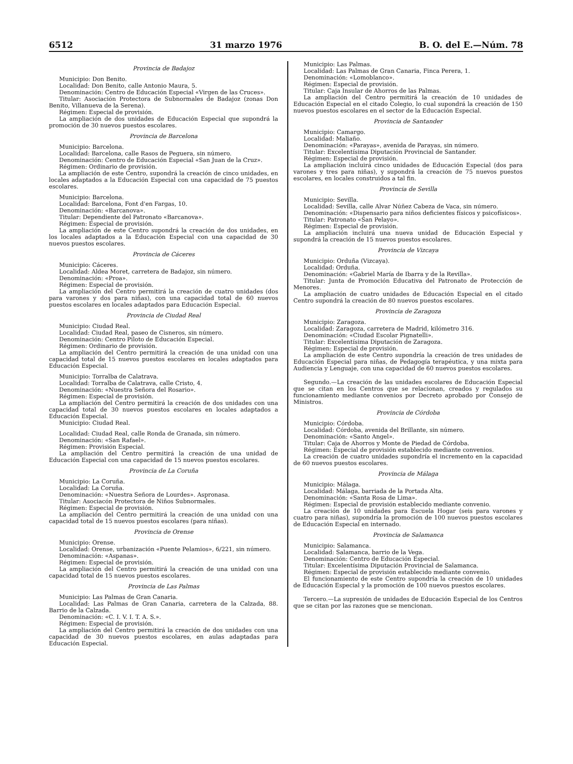6512 31 marzo 1976 B. O. del E.—Núm. 78
Provincia de Badajoz
Municipio: Don Benito.
Localidad: Don Benito, calle Antonio Maura, 5.
Denominación: Centro de Educación Especial «Virgen de las Cruces».
Titular: Asociación Protectora de Subnormales de Badajoz (zonas Don Benito, Villanueva de la Serena).
Régimen: Especial de provisión.
La ampliación de dos unidades de Educación Especial que supondrá la promoción de 30 nuevos puestos escolares.
Provincia de Barcelona
Municipio: Barcelona.
Localidad: Barcelona, calle Rasos de Peguera, sin número.
Denominación: Centro de Educación Especial «San Juan de la Cruz».
Régimen: Ordinario de provisión.
La ampliación de este Centro, supondrá la creación de cinco unidades, en locales adaptados a la Educación Especial con una capacidad de 75 puestos escolares.
Municipio: Barcelona.
Localidad: Barcelona, Font d'en Fargas, 10.
Denominación: «Barcanova».
Titular: Dependiente del Patronato «Barcanova».
Régimen: Especial de provisión.
La ampliación de este Centro supondrá la creación de dos unidades, en los locales adaptados a la Educación Especial con una capacidad de 30 nuevos puestos escolares.
Provincia de Cáceres
Municipio: Cáceres.
Localidad: Aldea Moret, carretera de Badajoz, sin número.
Denominación: «Proa».
Régimen: Especial de provisión.
La ampliación del Centro permitirá la creación de cuatro unidades (dos para varones y dos para niñas), con una capacidad total de 60 nuevos puestos escolares en locales adaptados para Educación Especial.
Provincia de Ciudad Real
Municipio: Ciudad Real.
Localidad: Ciudad Real, paseo de Cisneros, sin número.
Denominación: Centro Piloto de Educación Especial.
Régimen: Ordinario de provisión.
La ampliación del Centro permitirá la creación de una unidad con una capacidad total de 15 nuevos puestos escolares en locales adaptados para Educación Especial.
Municipio: Torralba de Calatrava.
Localidad: Torralba de Calatrava, calle Cristo, 4.
Denominación: «Nuestra Señora del Rosario».
Régimen: Especial de provisión.
La ampliación del Centro permitirá la creación de dos unidades con una capacidad total de 30 nuevos puestos escolares en locales adaptados a Educación Especial.
Municipio: Ciudad Real.
Localidad: Ciudad Real, calle Ronda de Granada, sin número.
Denominación: «San Rafael».
Régimen: Provisión Especial.
La ampliación del Centro permitirá la creación de una unidad de Educación Especial con una capacidad de 15 nuevos puestos escolares.
Provincia de La Coruña
Municipio: La Coruña.
Localidad: La Coruña.
Denominación: «Nuestra Señora de Lourdes». Aspronasa.
Titular: Asociacón Protectora de Niños Subnormales.
Régimen: Especial de provisión.
La ampliación del Centro permitirá la creación de una unidad con una capacidad total de 15 nuevos puestos escolares (para niñas).
Provincia de Orense
Municipio: Orense.
Localidad: Orense, urbanización «Puente Pelamios», 6/221, sin número.
Denominación: «Aspanas».
Régimen: Especial de provisión.
La ampliación del Centro permitirá la creación de una unidad con una capacidad total de 15 nuevos puestos escolares.
Provincia de Las Palmas
Municipio: Las Palmas de Gran Canaria.
Localidad: Las Palmas de Gran Canaria, carretera de la Calzada, 88. Barrio de la Calzada.
Denominación: «C. I. V. I. T. A. S.».
Régimen: Especial de provisión.
La ampliación del Centro permitirá la creación de dos unidades con una capacidad de 30 nuevos puestos escolares, en aulas adaptadas para Educación Especial.
Municipio: Las Palmas.
Localidad: Las Palmas de Gran Canaria, Finca Perera, 1.
Denominación: «Lomoblanco».
Régimen: Especial de provisión.
Titular: Caja Insular de Ahorros de las Palmas.
La ampliación del Centro permitirá la creación de 10 unidades de Educación Especial en el citado Colegio, lo cual supondrá la creación de 150 nuevos puestos escolares en el sector de la Educación Especial.
Provincia de Santander
Municipio: Camargo.
Localidad: Maliaño.
Denominación: «Parayas», avenida de Parayas, sin número.
Titular: Excelentísima Diputación Provincial de Santander.
Régimen: Especial de provisión.
La ampliación incluirá cinco unidades de Educación Especial (dos para varones y tres para niñas), y supondrá la creación de 75 nuevos puestos escolares, en locales construidos a tal fin.
Provincia de Sevilla
Municipio: Sevilla.
Localidad: Sevilla, calle Alvar Núñez Cabeza de Vaca, sin número.
Denominación: «Dispensario para niños deficientes físicos y psicofísicos».
Titular: Patronato «San Pelayo».
Régimen: Especial de provisión.
La ampliación incluirá una nueva unidad de Educación Especial y supondrá la creación de 15 nuevos puestos escolares.
Provincia de Vizcaya
Municipio: Orduña (Vizcaya).
Localidad: Orduña.
Denominación: «Gabriel María de Ibarra y de la Revilla».
Titular: Junta de Promoción Educativa del Patronato de Protección de Menores.
La ampliación de cuatro unidades de Educación Especial en el citado Centro supondrá la creación de 80 nuevos puestos escolares.
Provincia de Zaragoza
Municipio: Zaragoza.
Localidad: Zaragoza, carretera de Madrid, kilómetro 316.
Denominación: «Ciudad Escolar Pignatelli».
Titular: Excelentísima Diputación de Zaragoza.
Régimen: Especial de provisión.
La ampliación de este Centro supondría la creación de tres unidades de Educación Especial para niñas, de Pedagogía terapéutica, y una mixta para Audiencia y Lenguaje, con una capacidad de 60 nuevos puestos escolares.
Segundo.—La creación de las unidades escolares de Educación Especial que se citan en los Centros que se relacionan, creados y regulados su funcionamiento mediante convenios por Decreto aprobado por Consejo de Ministros.
Provincia de Córdoba
Municipio: Córdoba.
Localidad: Córdoba, avenida del Brillante, sin número.
Denominación: «Santo Angel».
Titular: Caja de Ahorros y Monte de Piedad de Córdoba.
Régimen: Especial de provisión establecido mediante convenios.
La creación de cuatro unidades supondría el incremento en la capacidad de 60 nuevos puestos escolares.
Provincia de Málaga
Municipio: Málaga.
Localidad: Málaga, barriada de la Portada Alta.
Denominación: «Santa Rosa de Lima».
Régimen: Especial de provisión establecido mediante convenio.
La creación de 10 unidades para Escuela Hogar (seis para varones y cuatro para niñas), supondría la promoción de 100 nuevos puestos escolares de Educación Especial en internado.
Provincia de Salamanca
Municipio: Salamanca.
Localidad: Salamanca, barrio de la Vega.
Denominación: Centro de Educación Especial.
Titular: Excelentísima Diputación Provincial de Salamanca.
Régimen: Especial de provisión establecido mediante convenio.
El funcionamiento de este Centro supondría la creación de 10 unidades de Educación Especial y la promoción de 100 nuevos puestos escolares.
Tercero.—La supresión de unidades de Educación Especial de los Centros que se citan por las razones que se mencionan.